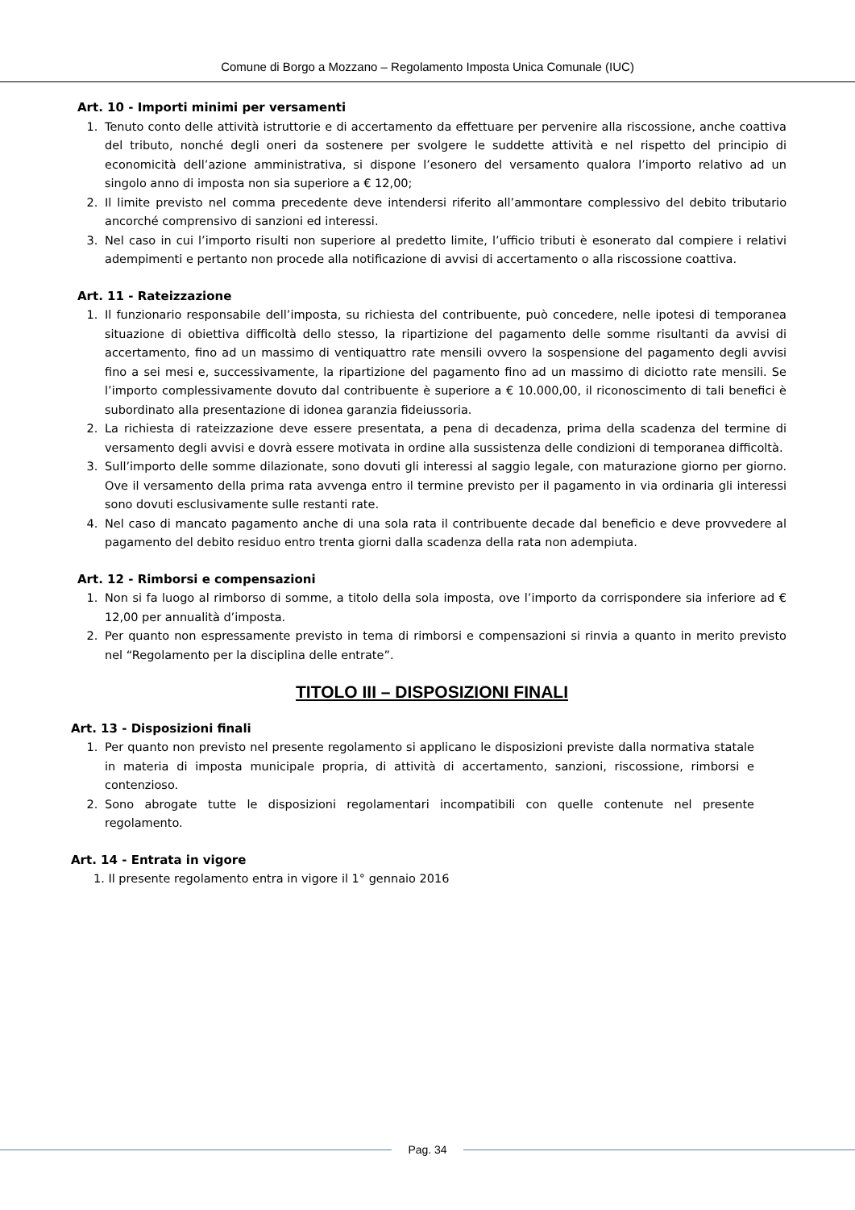Comune di Borgo a Mozzano – Regolamento Imposta Unica Comunale (IUC)
Art. 10 - Importi minimi per versamenti
1. Tenuto conto delle attività istruttorie e di accertamento da effettuare per pervenire alla riscossione, anche coattiva del tributo, nonché degli oneri da sostenere per svolgere le suddette attività e nel rispetto del principio di economicità dell’azione amministrativa, si dispone l’esonero del versamento qualora l’importo relativo ad un singolo anno di imposta non sia superiore a € 12,00;
2. Il limite previsto nel comma precedente deve intendersi riferito all’ammontare complessivo del debito tributario ancorché comprensivo di sanzioni ed interessi.
3. Nel caso in cui l’importo risulti non superiore al predetto limite, l’ufficio tributi è esonerato dal compiere i relativi adempimenti e pertanto non procede alla notificazione di avvisi di accertamento o alla riscossione coattiva.
Art. 11 - Rateizzazione
1. Il funzionario responsabile dell’imposta, su richiesta del contribuente, può concedere, nelle ipotesi di temporanea situazione di obiettiva difficoltà dello stesso, la ripartizione del pagamento delle somme risultanti da avvisi di accertamento, fino ad un massimo di ventiquattro rate mensili ovvero la sospensione del pagamento degli avvisi fino a sei mesi e, successivamente, la ripartizione del pagamento fino ad un massimo di diciotto rate mensili. Se l’importo complessivamente dovuto dal contribuente è superiore a € 10.000,00, il riconoscimento di tali benefici è subordinato alla presentazione di idonea garanzia fideiussoria.
2. La richiesta di rateizzazione deve essere presentata, a pena di decadenza, prima della scadenza del termine di versamento degli avvisi e dovrà essere motivata in ordine alla sussistenza delle condizioni di temporanea difficoltà.
3. Sull’importo delle somme dilazionate, sono dovuti gli interessi al saggio legale, con maturazione giorno per giorno. Ove il versamento della prima rata avvenga entro il termine previsto per il pagamento in via ordinaria gli interessi sono dovuti esclusivamente sulle restanti rate.
4. Nel caso di mancato pagamento anche di una sola rata il contribuente decade dal beneficio e deve provvedere al pagamento del debito residuo entro trenta giorni dalla scadenza della rata non adempiuta.
Art. 12 - Rimborsi e compensazioni
1. Non si fa luogo al rimborso di somme, a titolo della sola imposta, ove l’importo da corrispondere sia inferiore ad € 12,00 per annualità d’imposta.
2. Per quanto non espressamente previsto in tema di rimborsi e compensazioni si rinvia a quanto in merito previsto nel “Regolamento per la disciplina delle entrate”.
TITOLO III – DISPOSIZIONI FINALI
Art. 13 - Disposizioni finali
1. Per quanto non previsto nel presente regolamento si applicano le disposizioni previste dalla normativa statale in materia di imposta municipale propria, di attività di accertamento, sanzioni, riscossione, rimborsi e contenzioso.
2. Sono abrogate tutte le disposizioni regolamentari incompatibili con quelle contenute nel presente regolamento.
Art. 14 - Entrata in vigore
1. Il presente regolamento entra in vigore il 1° gennaio 2016
Pag. 34